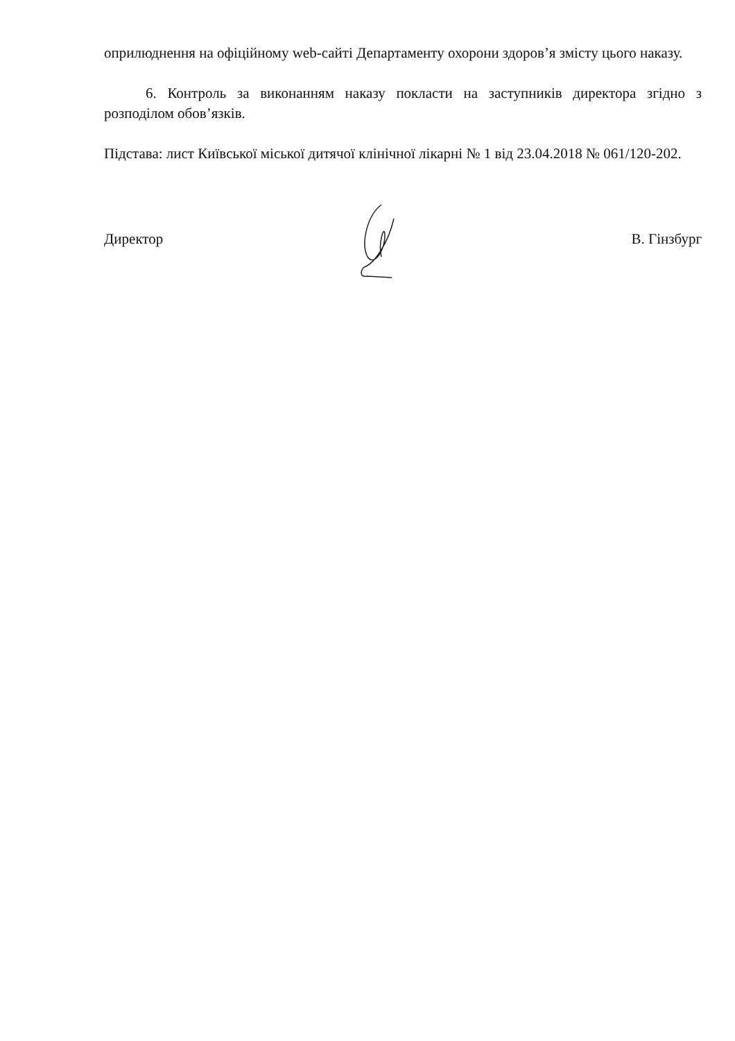оприлюднення на офіційному web-сайті Департаменту охорони здоров’я змісту цього наказу.
6. Контроль за виконанням наказу покласти на заступників директора згідно з розподілом обов’язків.
Підстава: лист Київської міської дитячої клінічної лікарні № 1 від 23.04.2018 № 061/120-202.
Директор В. Гінзбург